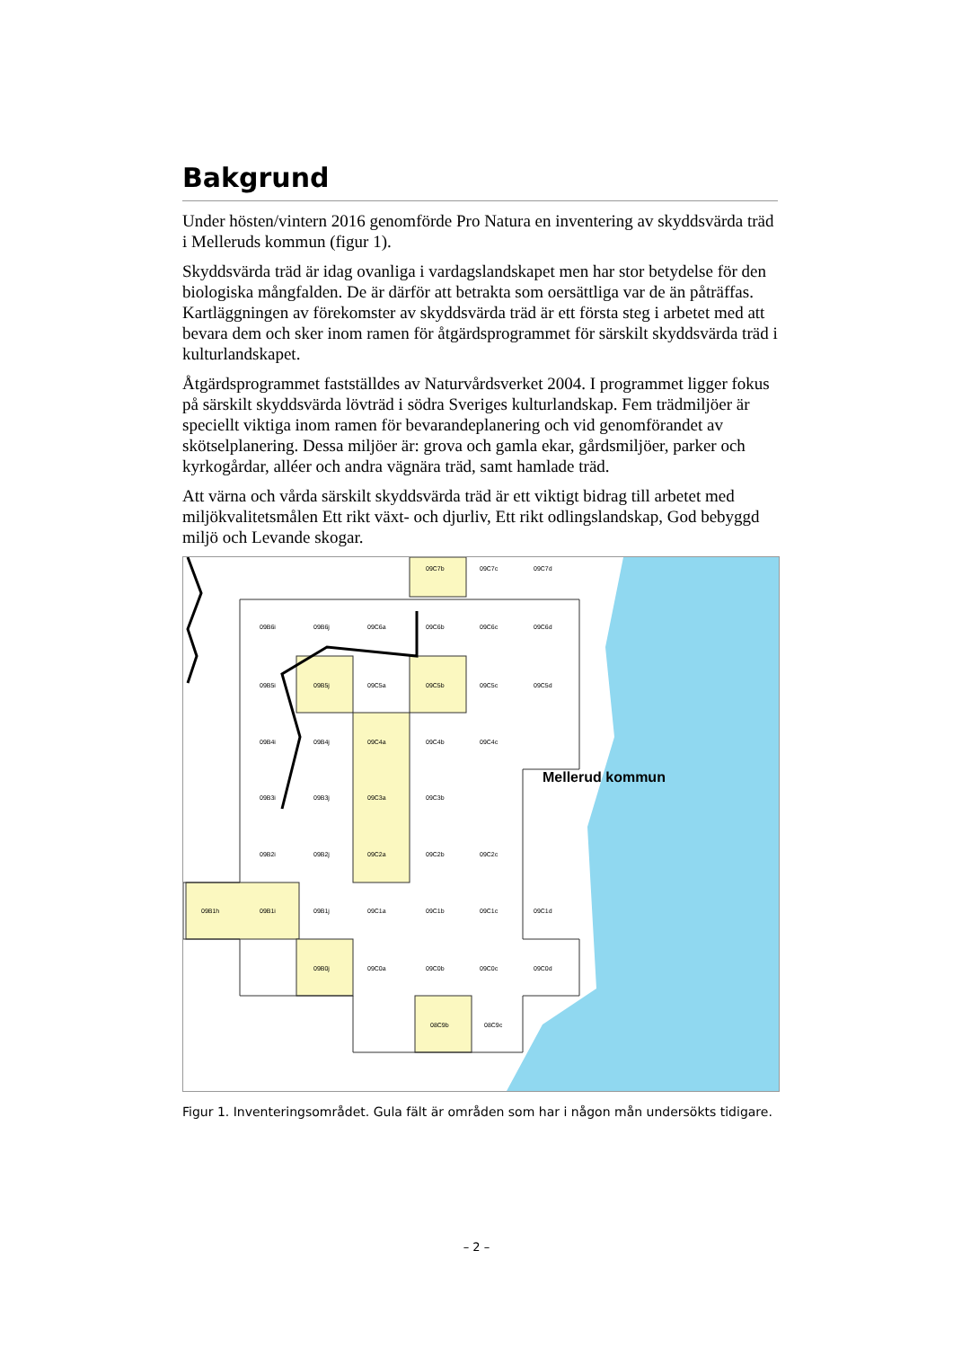Bakgrund
Under hösten/vintern 2016 genomförde Pro Natura en inventering av skyddsvärda träd i Melleruds kommun (figur 1).
Skyddsvärda träd är idag ovanliga i vardagslandskapet men har stor betydelse för den biologiska mångfalden. De är därför att betrakta som oersättliga var de än påträffas. Kartläggningen av förekomster av skyddsvärda träd är ett första steg i arbetet med att bevara dem och sker inom ramen för åtgärdsprogrammet för särskilt skyddsvärda träd i kulturlandskapet.
Åtgärdsprogrammet fastställdes av Naturvårdsverket 2004. I programmet ligger fokus på särskilt skyddsvärda lövträd i södra Sveriges kulturlandskap. Fem trädmiljöer är speciellt viktiga inom ramen för bevarandeplanering och vid genomförandet av skötselplanering. Dessa miljöer är: grova och gamla ekar, gårdsmiljöer, parker och kyrkogårdar, alléer och andra vägnära träd, samt hamlade träd.
Att värna och vårda särskilt skyddsvärda träd är ett viktigt bidrag till arbetet med miljökvalitetsmålen Ett rikt växt- och djurliv, Ett rikt odlingslandskap, God bebyggd miljö och Levande skogar.
Mellerud kommun
09C7b
09C7c
09C7d
09B6i
09B6j
09C6a
09C6b
09C6c
09C6d
09B5i
09B5j
09C5a
09C5b
09C5c
09C5d
09B4i
09B4j
09C4a
09C4b
09C4c
09B3i
09B3j
09C3a
09C3b
09B2i
09B2j
09C2a
09C2b
09C2c
09B1h
09B1i
09B1j
09C1a
09C1b
09C1c
09C1d
09B0j
09C0a
09C0b
09C0c
09C0d
08C9b
08C9c
Figur 1. Inventeringsområdet. Gula fält är områden som har i någon mån undersökts tidigare.
– 2 –